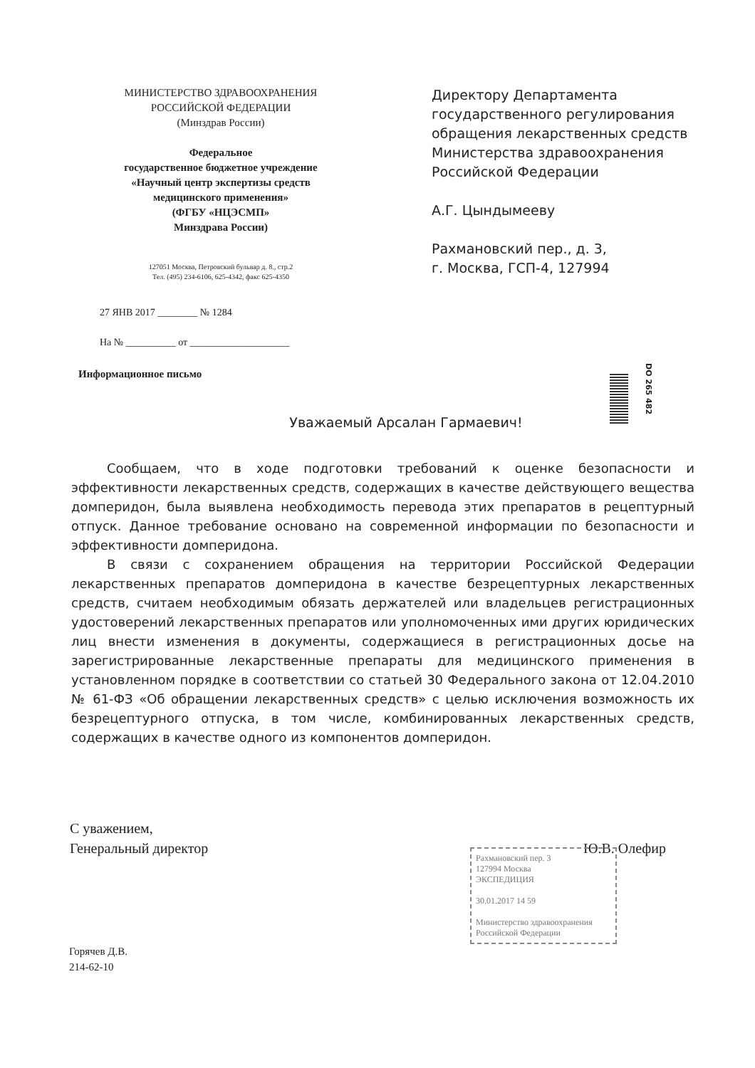МИНИСТЕРСТВО ЗДРАВООХРАНЕНИЯ
РОССИЙСКОЙ ФЕДЕРАЦИИ
(Минздрав России)
Федеральное
государственное бюджетное учреждение
«Научный центр экспертизы средств
медицинского применения»
(ФГБУ «НЦЭСМП»
Минздрава России)
127051 Москва, Петровский бульвар д. 8., стр.2
Тел. (495) 234-6106, 625-4342, факс 625-4350
27 ЯНВ 2017 ________ № 1284
На № __________ от ____________________
Информационное письмо
Директору Департамента
государственного регулирования
обращения лекарственных средств
Министерства здравоохранения
Российской Федерации
А.Г. Цындымееву
Рахмановский пер., д. 3,
г. Москва, ГСП-4, 127994
DO 265 482
Уважаемый Арсалан Гармаевич!
Сообщаем, что в ходе подготовки требований к оценке безопасности и эффективности лекарственных средств, содержащих в качестве действующего вещества домперидон, была выявлена необходимость перевода этих препаратов в рецептурный отпуск. Данное требование основано на современной информации по безопасности и эффективности домперидона.
В связи с сохранением обращения на территории Российской Федерации лекарственных препаратов домперидона в качестве безрецептурных лекарственных средств, считаем необходимым обязать держателей или владельцев регистрационных удостоверений лекарственных препаратов или уполномоченных ими других юридических лиц внести изменения в документы, содержащиеся в регистрационных досье на зарегистрированные лекарственные препараты для медицинского применения в установленном порядке в соответствии со статьей 30 Федерального закона от 12.04.2010 № 61-ФЗ «Об обращении лекарственных средств» с целью исключения возможность их безрецептурного отпуска, в том числе, комбинированных лекарственных средств, содержащих в качестве одного из компонентов домперидон.
С уважением,
Генеральный директор
Ю.В. Олефир
Рахмановский пер. 3
127994 Москва
ЭКСПЕДИЦИЯ
30.01.2017 14 59
Министерство здравоохранения Российской Федерации
Горячев Д.В.
214-62-10